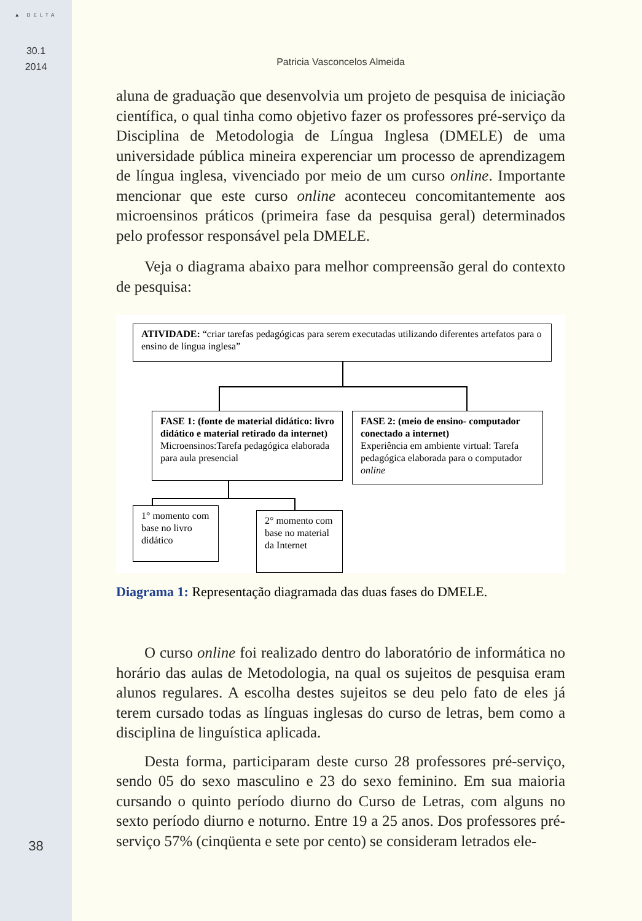▲ DELTA
30.1
2014
38
Patricia Vasconcelos Almeida
aluna de graduação que desenvolvia um projeto de pesquisa de iniciação científica, o qual tinha como objetivo fazer os professores pré-serviço da Disciplina de Metodologia de Língua Inglesa (DMELE) de uma universidade pública mineira experenciar um processo de aprendizagem de língua inglesa, vivenciado por meio de um curso online. Importante mencionar que este curso online aconteceu concomitantemente aos microensinos práticos (primeira fase da pesquisa geral) determinados pelo professor responsável pela DMELE.
Veja o diagrama abaixo para melhor compreensão geral do contexto de pesquisa:
ATIVIDADE: “criar tarefas pedagógicas para serem executadas utilizando diferentes artefatos para o ensino de língua inglesa”
FASE 1: (fonte de material didático: livro didático e material retirado da internet)
Microensinos:Tarefa pedagógica elaborada para aula presencial
FASE 2: (meio de ensino- computador conectado a internet)
Experiência em ambiente virtual: Tarefa pedagógica elaborada para o computador online
1° momento com base no livro didático
2° momento com base no material da Internet
Diagrama 1: Representação diagramada das duas fases do DMELE.
O curso online foi realizado dentro do laboratório de informática no horário das aulas de Metodologia, na qual os sujeitos de pesquisa eram alunos regulares. A escolha destes sujeitos se deu pelo fato de eles já terem cursado todas as línguas inglesas do curso de letras, bem como a disciplina de linguística aplicada.
Desta forma, participaram deste curso 28 professores pré-serviço, sendo 05 do sexo masculino e 23 do sexo feminino. Em sua maioria cursando o quinto período diurno do Curso de Letras, com alguns no sexto período diurno e noturno. Entre 19 a 25 anos. Dos professores pré-serviço 57% (cinqüenta e sete por cento) se consideram letrados ele-